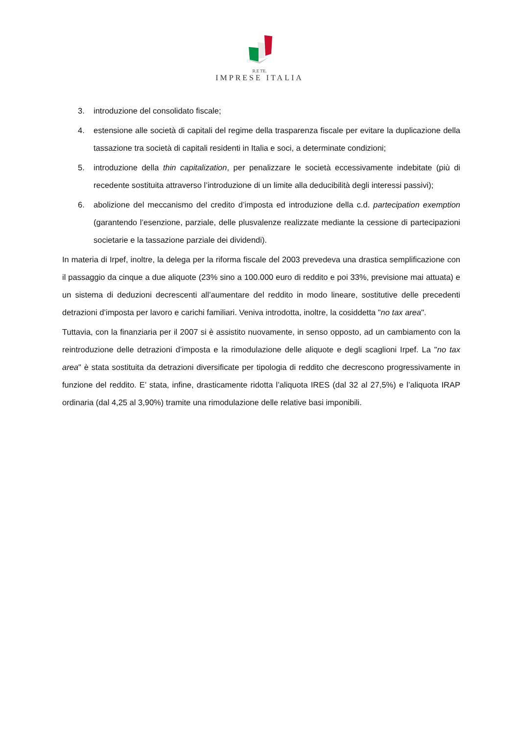R.E TE.
IMPRESE ITALIA
3. introduzione del consolidato fiscale;
4. estensione alle società di capitali del regime della trasparenza fiscale per evitare la duplicazione della tassazione tra società di capitali residenti in Italia e soci, a determinate condizioni;
5. introduzione della thin capitalization, per penalizzare le società eccessivamente indebitate (più di recedente sostituita attraverso l’introduzione di un limite alla deducibilità degli interessi passivi);
6. abolizione del meccanismo del credito d’imposta ed introduzione della c.d. partecipation exemption (garantendo l’esenzione, parziale, delle plusvalenze realizzate mediante la cessione di partecipazioni societarie e la tassazione parziale dei dividendi).
In materia di Irpef, inoltre, la delega per la riforma fiscale del 2003 prevedeva una drastica semplificazione con il passaggio da cinque a due aliquote (23% sino a 100.000 euro di reddito e poi 33%, previsione mai attuata) e un sistema di deduzioni decrescenti all’aumentare del reddito in modo lineare, sostitutive delle precedenti detrazioni d’imposta per lavoro e carichi familiari. Veniva introdotta, inoltre, la cosiddetta "no tax area".
Tuttavia, con la finanziaria per il 2007 si è assistito nuovamente, in senso opposto, ad un cambiamento con la reintroduzione delle detrazioni d’imposta e la rimodulazione delle aliquote e degli scaglioni Irpef. La "no tax area" è stata sostituita da detrazioni diversificate per tipologia di reddito che decrescono progressivamente in funzione del reddito. E’ stata, infine, drasticamente ridotta l’aliquota IRES (dal 32 al 27,5%) e l’aliquota IRAP ordinaria (dal 4,25 al 3,90%) tramite una rimodulazione delle relative basi imponibili.